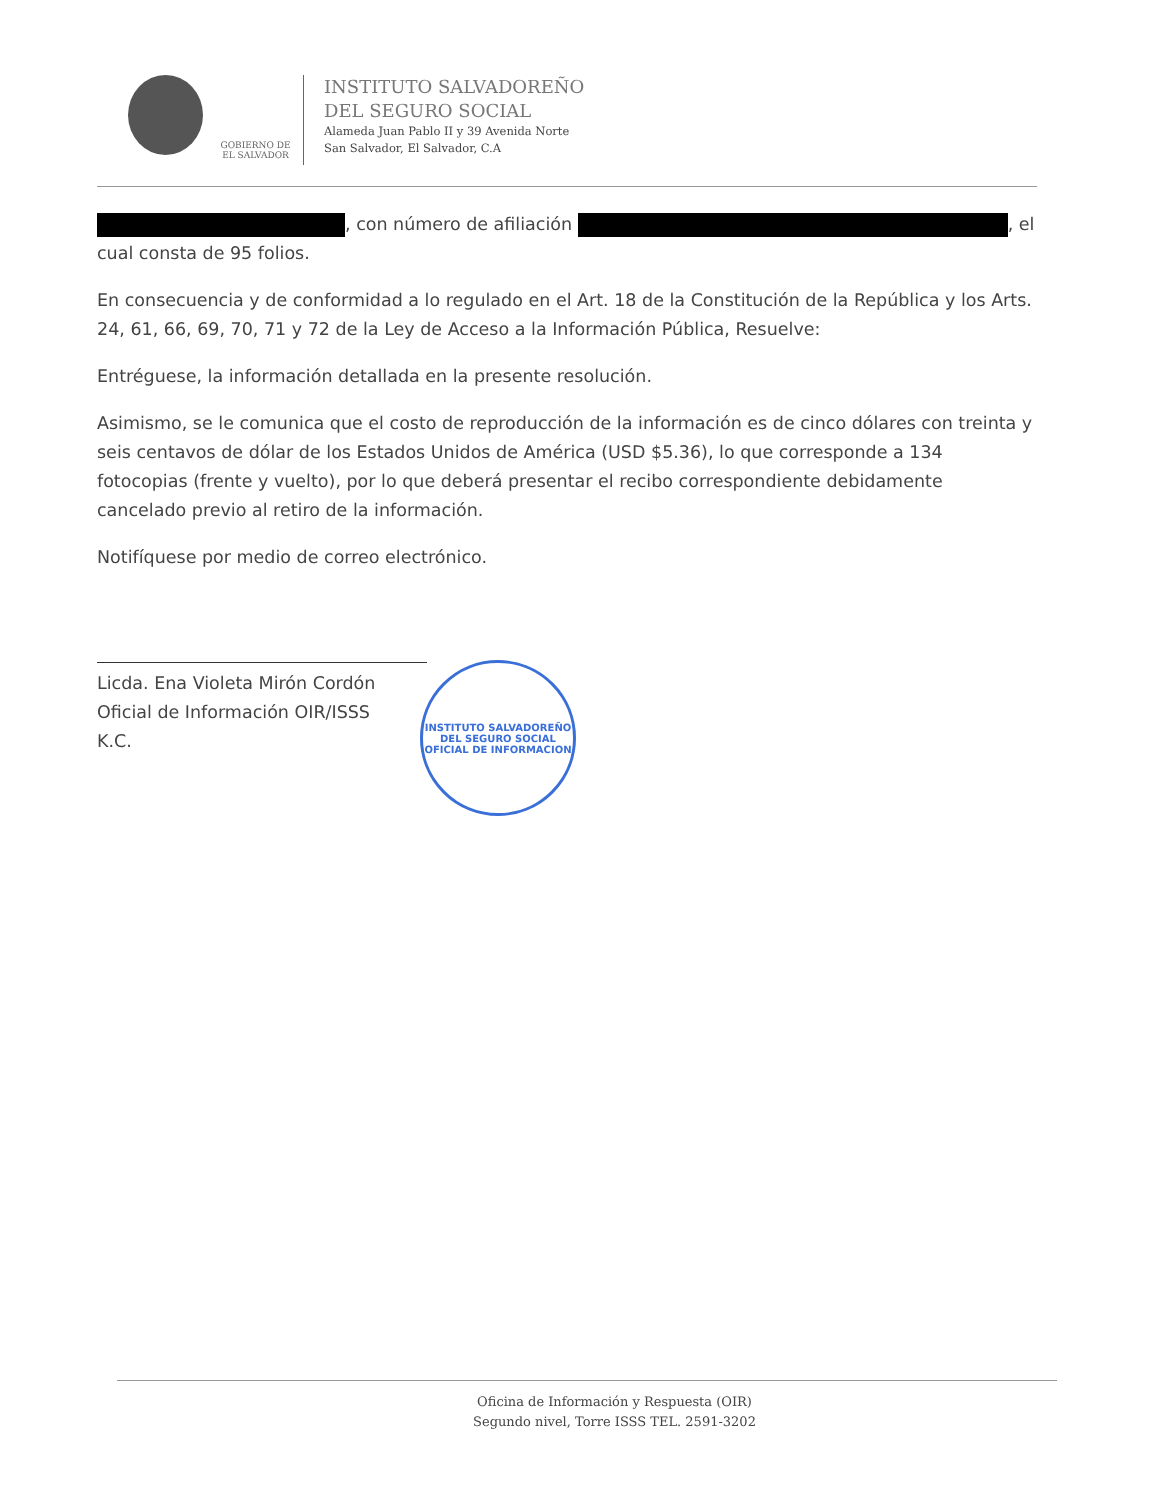GOBIERNO DE EL SALVADOR
INSTITUTO SALVADOREÑO
DEL SEGURO SOCIAL
Alameda Juan Pablo II y 39 Avenida Norte
San Salvador, El Salvador, C.A
, con número de afiliación , el cual consta de 95 folios.
En consecuencia y de conformidad a lo regulado en el Art. 18 de la Constitución de la República y los Arts. 24, 61, 66, 69, 70, 71 y 72 de la Ley de Acceso a la Información Pública, Resuelve:
Entréguese, la información detallada en la presente resolución.
Asimismo, se le comunica que el costo de reproducción de la información es de cinco dólares con treinta y seis centavos de dólar de los Estados Unidos de América (USD $5.36), lo que corresponde a 134 fotocopias (frente y vuelto), por lo que deberá presentar el recibo correspondiente debidamente cancelado previo al retiro de la información.
Notifíquese por medio de correo electrónico.
Licda. Ena Violeta Mirón Cordón
Oficial de Información OIR/ISSS
K.C.
INSTITUTO SALVADOREÑO DEL SEGURO SOCIAL
OFICIAL DE INFORMACION
Oficina de Información y Respuesta (OIR)
Segundo nivel, Torre ISSS TEL. 2591-3202